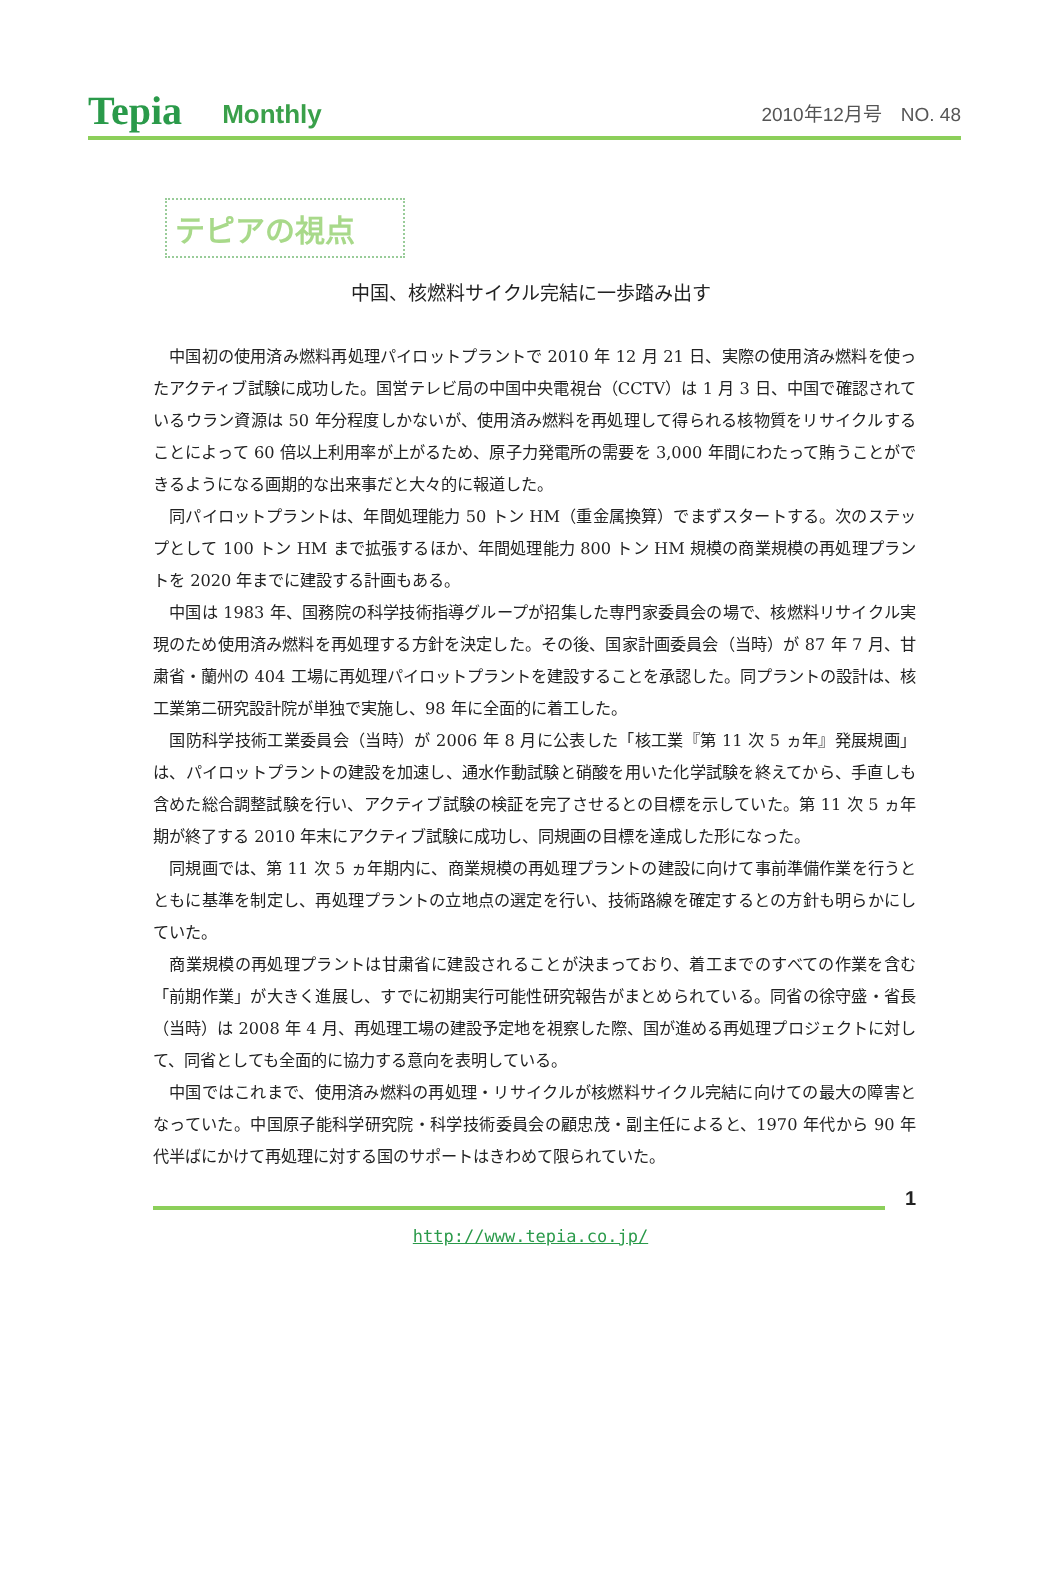Tepia Monthly 2010年12月号　NO. 48
テピアの視点
中国、核燃料サイクル完結に一歩踏み出す
中国初の使用済み燃料再処理パイロットプラントで 2010 年 12 月 21 日、実際の使用済み燃料を使ったアクティブ試験に成功した。国営テレビ局の中国中央電視台（CCTV）は 1 月 3 日、中国で確認されているウラン資源は 50 年分程度しかないが、使用済み燃料を再処理して得られる核物質をリサイクルすることによって 60 倍以上利用率が上がるため、原子力発電所の需要を 3,000 年間にわたって賄うことができるようになる画期的な出来事だと大々的に報道した。
同パイロットプラントは、年間処理能力 50 トン HM（重金属換算）でまずスタートする。次のステップとして 100 トン HM まで拡張するほか、年間処理能力 800 トン HM 規模の商業規模の再処理プラントを 2020 年までに建設する計画もある。
中国は 1983 年、国務院の科学技術指導グループが招集した専門家委員会の場で、核燃料リサイクル実現のため使用済み燃料を再処理する方針を決定した。その後、国家計画委員会（当時）が 87 年 7 月、甘粛省・蘭州の 404 工場に再処理パイロットプラントを建設することを承認した。同プラントの設計は、核工業第二研究設計院が単独で実施し、98 年に全面的に着工した。
国防科学技術工業委員会（当時）が 2006 年 8 月に公表した「核工業『第 11 次 5 ヵ年』発展規画」は、パイロットプラントの建設を加速し、通水作動試験と硝酸を用いた化学試験を終えてから、手直しも含めた総合調整試験を行い、アクティブ試験の検証を完了させるとの目標を示していた。第 11 次 5 ヵ年期が終了する 2010 年末にアクティブ試験に成功し、同規画の目標を達成した形になった。
同規画では、第 11 次 5 ヵ年期内に、商業規模の再処理プラントの建設に向けて事前準備作業を行うとともに基準を制定し、再処理プラントの立地点の選定を行い、技術路線を確定するとの方針も明らかにしていた。
商業規模の再処理プラントは甘粛省に建設されることが決まっており、着工までのすべての作業を含む「前期作業」が大きく進展し、すでに初期実行可能性研究報告がまとめられている。同省の徐守盛・省長（当時）は 2008 年 4 月、再処理工場の建設予定地を視察した際、国が進める再処理プロジェクトに対して、同省としても全面的に協力する意向を表明している。
中国ではこれまで、使用済み燃料の再処理・リサイクルが核燃料サイクル完結に向けての最大の障害となっていた。中国原子能科学研究院・科学技術委員会の顧忠茂・副主任によると、1970 年代から 90 年代半ばにかけて再処理に対する国のサポートはきわめて限られていた。
1
http://www.tepia.co.jp/